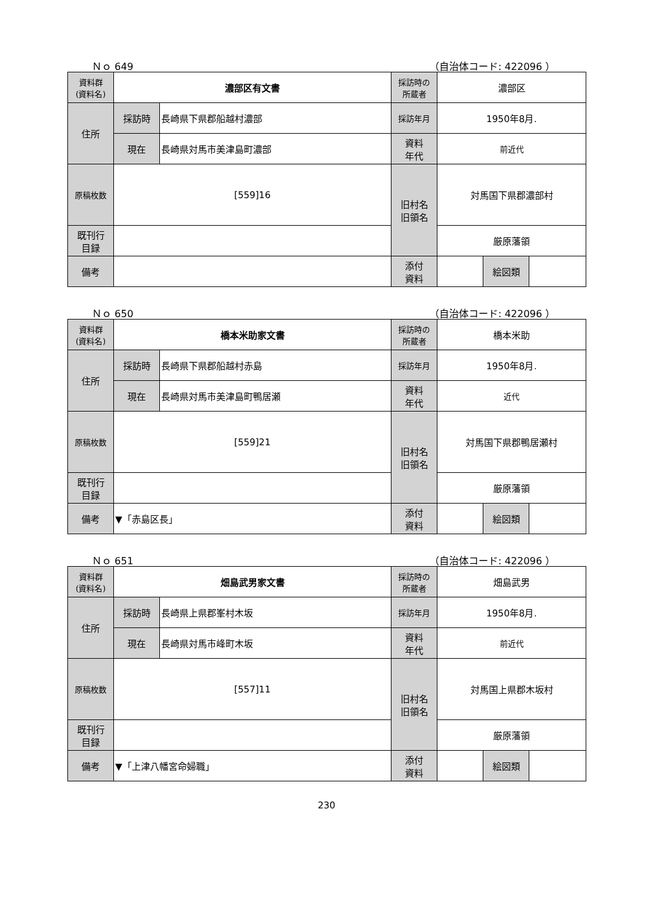Ｎｏ 649 （自治体コード: 422096 ）
| 資料群 (資料名) | 濃部区有文書 | | 採訪時の 所蔵者 | 濃部区 | | |
| 住所 | 採訪時 | 長崎県下県郡船越村濃部 | 採訪年月 | 1950年8月. | | |
| | 現在 | 長崎県対馬市美津島町濃部 | 資料 年代 | 前近代 | | |
| 原稿枚数 | [559]16 | | 旧村名 旧領名 | 対馬国下県郡濃部村 | | |
| 既刊行 目録 | | | | 厳原藩領 | | |
| 備考 | | | | | | |
| | | | 添付 資料 | | 絵図類 | |
Ｎｏ 650 （自治体コード: 422096 ）
| 資料群 (資料名) | 橋本米助家文書 | | 採訪時の 所蔵者 | 橋本米助 | | |
| 住所 | 採訪時 | 長崎県下県郡船越村赤島 | 採訪年月 | 1950年8月. | | |
| | 現在 | 長崎県対馬市美津島町鴨居瀬 | 資料 年代 | 近代 | | |
| 原稿枚数 | [559]21 | | 旧村名 旧領名 | 対馬国下県郡鴨居瀬村 | | |
| 既刊行 目録 | | | | 厳原藩領 | | |
| 備考 | ▼「赤島区長」 | | | | | |
| | | | 添付 資料 | | 絵図類 | |
Ｎｏ 651 （自治体コード: 422096 ）
| 資料群 (資料名) | 畑島武男家文書 | | 採訪時の 所蔵者 | 畑島武男 | | |
| 住所 | 採訪時 | 長崎県上県郡峯村木坂 | 採訪年月 | 1950年8月. | | |
| | 現在 | 長崎県対馬市峰町木坂 | 資料 年代 | 前近代 | | |
| 原稿枚数 | [557]11 | | 旧村名 旧領名 | 対馬国上県郡木坂村 | | |
| 既刊行 目録 | | | | 厳原藩領 | | |
| 備考 | ▼「上津八幡宮命婦職」 | | | | | |
| | | | 添付 資料 | | 絵図類 | |
230